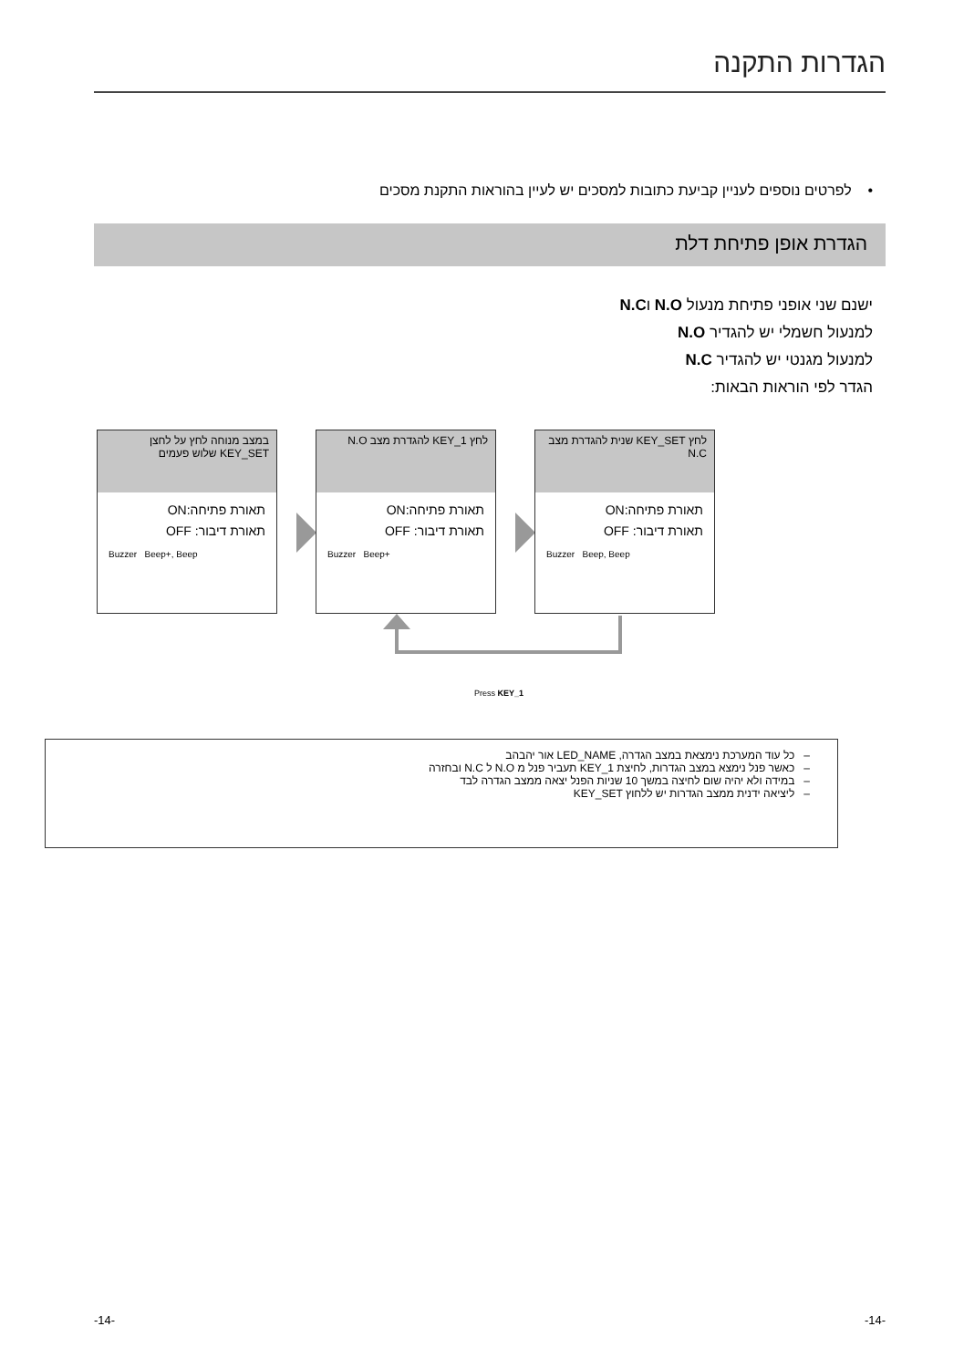הגדרות התקנה
• לפרטים נוספים לעניין קביעת כתובות למסכים יש לעיין בהוראות התקנת מסכים
הגדרת אופן פתיחת דלת
ישנם שני אופני פתיחת מנעול N.O וN.C
למנעול חשמלי יש להגדיר N.O
למנעול מגנטי יש להגדיר N.C
הגדר לפי הוראות הבאות:
במצב מנוחה לחץ על לחצן KEY_SET שלוש פעמים
תאורת פתיחה:ON
תאורת דיבור: OFF
Buzzer Beep+, Beep
לחץ KEY_1 להגדרת מצב N.O
תאורת פתיחה:ON
תאורת דיבור: OFF
Buzzer Beep+
לחץ KEY_SET שנית להגדרת מצב N.C
תאורת פתיחה:ON
תאורת דיבור: OFF
Buzzer Beep, Beep
Press KEY_1
– כל עוד המערכת נימצאת במצב הגדרה, LED_NAME אור יהבהב
– כאשר פנל נימצא במצב הגדרות, לחיצת KEY_1 תעביר פנל מ N.O ל N.C ובחזרה
– במידה ולא יהיה שום לחיצה במשך 10 שניות הפנל יצאה ממצב הגדרה לבד
– ליציאה ידנית ממצב הגדרות יש ללחוץ KEY_SET
-14- -14-